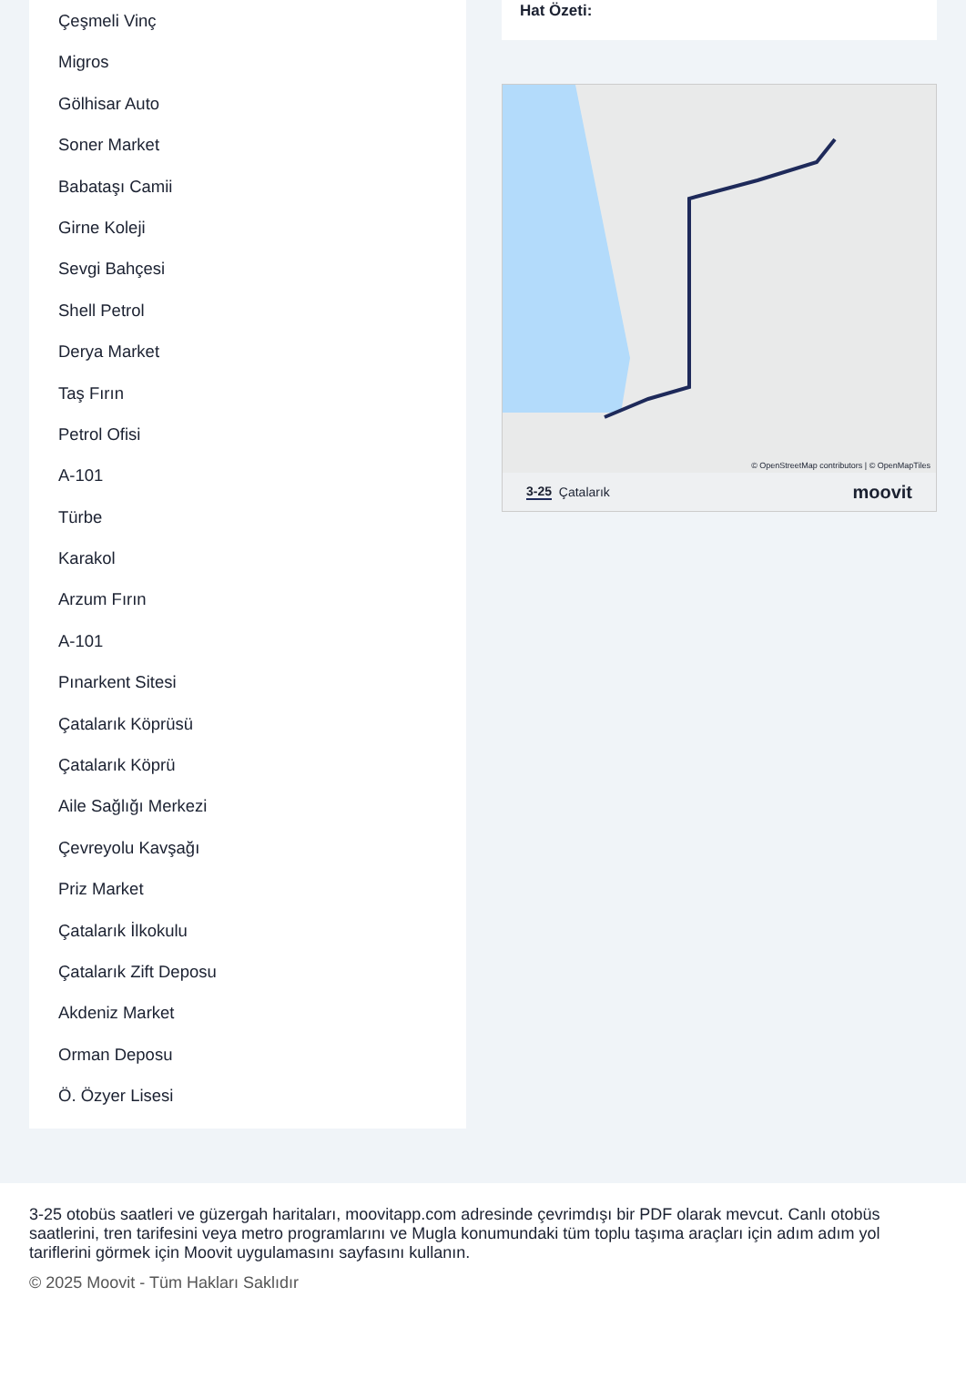Çeşmeli Vinç
Migros
Gölhisar Auto
Soner Market
Babataşı Camii
Girne Koleji
Sevgi Bahçesi
Shell Petrol
Derya Market
Taş Fırın
Petrol Ofisi
A-101
Türbe
Karakol
Arzum Fırın
A-101
Pınarkent Sitesi
Çatalarık Köprüsü
Çatalarık Köprü
Aile Sağlığı Merkezi
Çevreyolu Kavşağı
Priz Market
Çatalarık İlkokulu
Çatalarık Zift Deposu
Akdeniz Market
Orman Deposu
Ö. Özyer Lisesi
Hat Özeti:
© OpenStreetMap contributors | © OpenMapTiles
3-25 Çatalarık moovit
3-25 otobüs saatleri ve güzergah haritaları, moovitapp.com adresinde çevrimdışı bir PDF olarak mevcut. Canlı otobüs saatlerini, tren tarifesini veya metro programlarını ve Mugla konumundaki tüm toplu taşıma araçları için adım adım yol tariflerini görmek için Moovit uygulamasını sayfasını kullanın.
© 2025 Moovit - Tüm Hakları Saklıdır